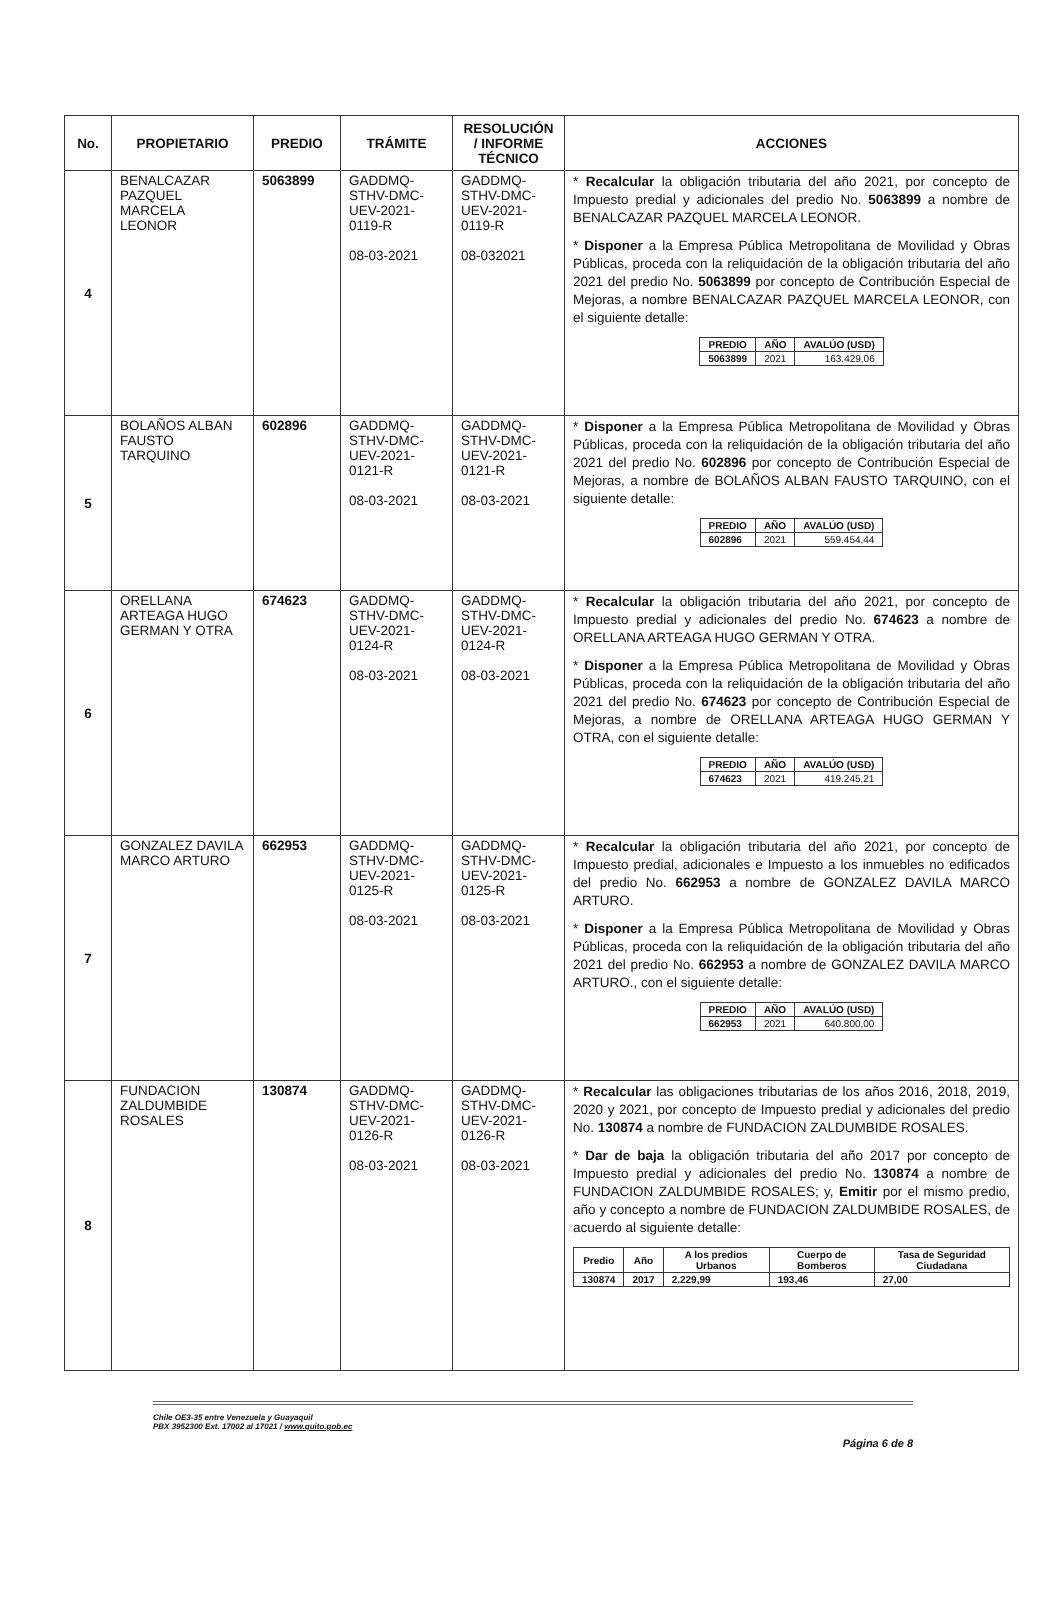| No. | PROPIETARIO | PREDIO | TRÁMITE | RESOLUCIÓN / INFORME TÉCNICO | ACCIONES |
| --- | --- | --- | --- | --- | --- |
| 4 | BENALCAZAR PAZQUEL MARCELA LEONOR | 5063899 | GADDMQ-STHV-DMC-UEV-2021-0119-R 08-03-2021 | GADDMQ-STHV-DMC-UEV-2021-0119-R 08-032021 | * Recalcular la obligación tributaria del año 2021, por concepto de Impuesto predial y adicionales del predio No. 5063899 a nombre de BENALCAZAR PAZQUEL MARCELA LEONOR. * Disponer a la Empresa Pública Metropolitana de Movilidad y Obras Públicas, proceda con la reliquidación de la obligación tributaria del año 2021 del predio No. 5063899 por concepto de Contribución Especial de Mejoras, a nombre BENALCAZAR PAZQUEL MARCELA LEONOR, con el siguiente detalle: / PREDIO / AÑO / AVALÚO (USD) / / --- / --- / --- / / 5063899 / 2021 / 163.429,06 / |
| 5 | BOLAÑOS ALBAN FAUSTO TARQUINO | 602896 | GADDMQ-STHV-DMC-UEV-2021-0121-R 08-03-2021 | GADDMQ-STHV-DMC-UEV-2021-0121-R 08-03-2021 | * Disponer a la Empresa Pública Metropolitana de Movilidad y Obras Públicas, proceda con la reliquidación de la obligación tributaria del año 2021 del predio No. 602896 por concepto de Contribución Especial de Mejoras, a nombre de BOLAÑOS ALBAN FAUSTO TARQUINO, con el siguiente detalle: / PREDIO / AÑO / AVALÚO (USD) / / --- / --- / --- / / 602896 / 2021 / 559.454,44 / |
| 6 | ORELLANA ARTEAGA HUGO GERMAN Y OTRA | 674623 | GADDMQ-STHV-DMC-UEV-2021-0124-R 08-03-2021 | GADDMQ-STHV-DMC-UEV-2021-0124-R 08-03-2021 | * Recalcular la obligación tributaria del año 2021, por concepto de Impuesto predial y adicionales del predio No. 674623 a nombre de ORELLANA ARTEAGA HUGO GERMAN Y OTRA. * Disponer a la Empresa Pública Metropolitana de Movilidad y Obras Públicas, proceda con la reliquidación de la obligación tributaria del año 2021 del predio No. 674623 por concepto de Contribución Especial de Mejoras, a nombre de ORELLANA ARTEAGA HUGO GERMAN Y OTRA, con el siguiente detalle: / PREDIO / AÑO / AVALÚO (USD) / / --- / --- / --- / / 674623 / 2021 / 419.245,21 / |
| 7 | GONZALEZ DAVILA MARCO ARTURO | 662953 | GADDMQ-STHV-DMC-UEV-2021-0125-R 08-03-2021 | GADDMQ-STHV-DMC-UEV-2021-0125-R 08-03-2021 | * Recalcular la obligación tributaria del año 2021, por concepto de Impuesto predial, adicionales e Impuesto a los inmuebles no edificados del predio No. 662953 a nombre de GONZALEZ DAVILA MARCO ARTURO. * Disponer a la Empresa Pública Metropolitana de Movilidad y Obras Públicas, proceda con la reliquidación de la obligación tributaria del año 2021 del predio No. 662953 a nombre de GONZALEZ DAVILA MARCO ARTURO., con el siguiente detalle: / PREDIO / AÑO / AVALÚO (USD) / / --- / --- / --- / / 662953 / 2021 / 640.800,00 / |
| 8 | FUNDACION ZALDUMBIDE ROSALES | 130874 | GADDMQ-STHV-DMC-UEV-2021-0126-R 08-03-2021 | GADDMQ-STHV-DMC-UEV-2021-0126-R 08-03-2021 | * Recalcular las obligaciones tributarias de los años 2016, 2018, 2019, 2020 y 2021, por concepto de Impuesto predial y adicionales del predio No. 130874 a nombre de FUNDACION ZALDUMBIDE ROSALES. * Dar de baja la obligación tributaria del año 2017 por concepto de Impuesto predial y adicionales del predio No. 130874 a nombre de FUNDACION ZALDUMBIDE ROSALES; y, Emitir por el mismo predio, año y concepto a nombre de FUNDACION ZALDUMBIDE ROSALES, de acuerdo al siguiente detalle: / Predio / Año / A los predios Urbanos / Cuerpo de Bomberos / Tasa de Seguridad Ciudadana / / --- / --- / --- / --- / --- / / 130874 / 2017 / 2.229,99 / 193,46 / 27,00 / |
Chile OE3-35 entre Venezuela y Guayaquil
PBX 3952300 Ext. 17002 al 17021 / www.quito.gob.ec
Página 6 de 8